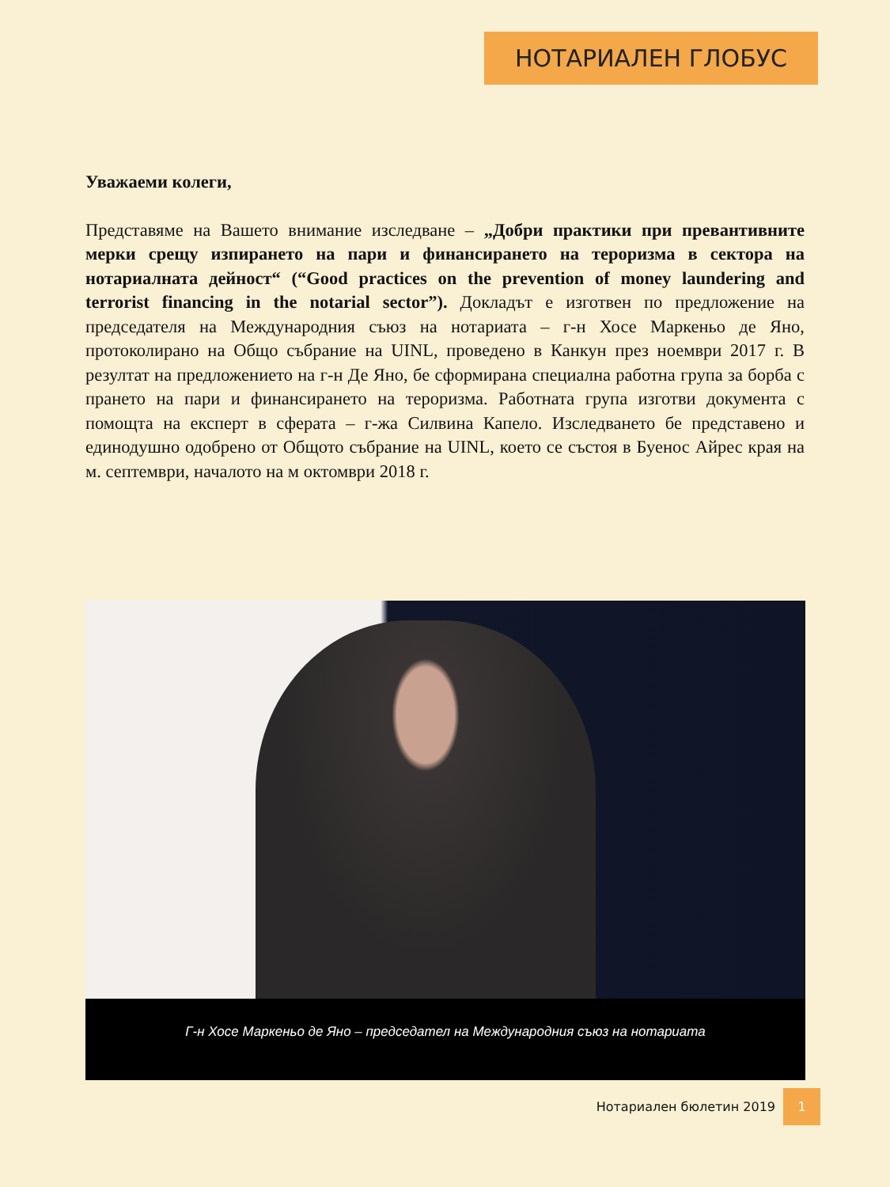НОТАРИАЛЕН ГЛОБУС
Уважаеми колеги,
Представяме на Вашето внимание изследване – „Добри практики при превантивните мерки срещу изпирането на пари и финансирането на тероризма в сектора на нотариалната дейност“ (“Good practices on the prevention of money laundering and terrorist financing in the notarial sector”). Докладът е изготвен по предложение на председателя на Международния съюз на нотариата – г-н Хосе Маркеньо де Яно, протоколирано на Общо събрание на UINL, проведено в Канкун през ноември 2017 г. В резултат на предложението на г-н Де Яно, бе сформирана специална работна група за борба с прането на пари и финансирането на тероризма. Работната група изготви документа с помощта на експерт в сферата – г-жа Силвина Капело. Изследването бе представено и единодушно одобрено от Общото събрание на UINL, което се състоя в Буенос Айрес края на м. септември, началото на м октомври 2018 г.
Г-н Хосе Маркеньо де Яно – председател на Международния съюз на нотариата
Нотариален бюлетин 2019 1